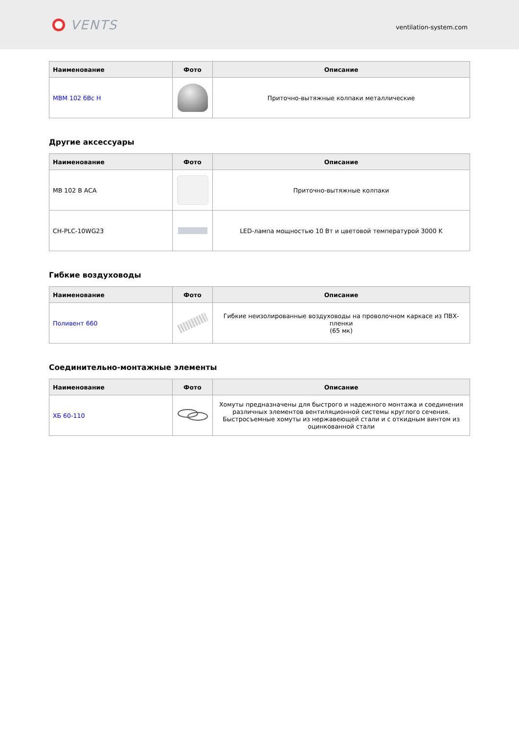VENTS
ventilation-system.com
| Наименование | Фото | Описание |
| --- | --- | --- |
| МВМ 102 бВс Н | | Приточно-вытяжные колпаки металлические |
Другие аксессуары
| Наименование | Фото | Описание |
| --- | --- | --- |
| МВ 102 В АСА | | Приточно-вытяжные колпаки |
| CH-PLC-10WG23 | | LED-лампа мощностью 10 Вт и цветовой температурой 3000 K |
Гибкие воздуховоды
| Наименование | Фото | Описание |
| --- | --- | --- |
| Поливент 660 | | Гибкие неизолированные воздуховоды на проволочном каркасе из ПВХ-пленки (65 мк) |
Соединительно-монтажные элементы
| Наименование | Фото | Описание |
| --- | --- | --- |
| ХБ 60-110 | | Хомуты предназначены для быстрого и надежного монтажа и соединения различных элементов вентиляционной системы круглого сечения. Быстросъемные хомуты из нержавеющей стали и с откидным винтом из оцинкованной стали |